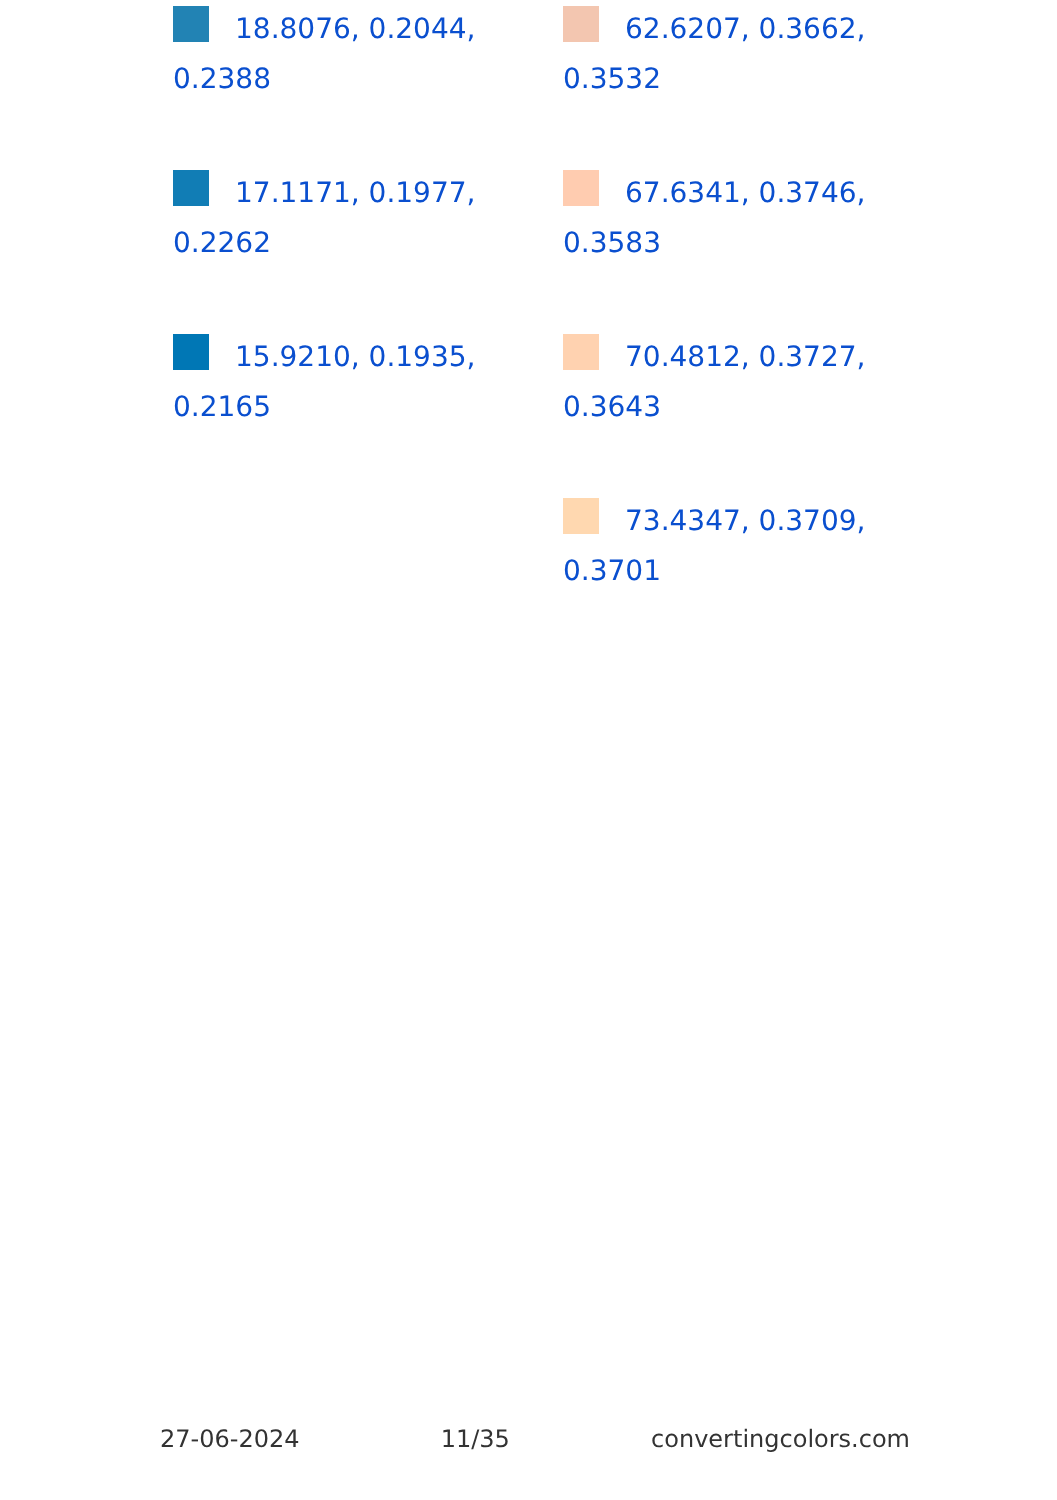18.8076, 0.2044, 0.2388
17.1171, 0.1977, 0.2262
15.9210, 0.1935, 0.2165
62.6207, 0.3662, 0.3532
67.6341, 0.3746, 0.3583
70.4812, 0.3727, 0.3643
73.4347, 0.3709, 0.3701
27-06-2024 11/35 convertingcolors.com